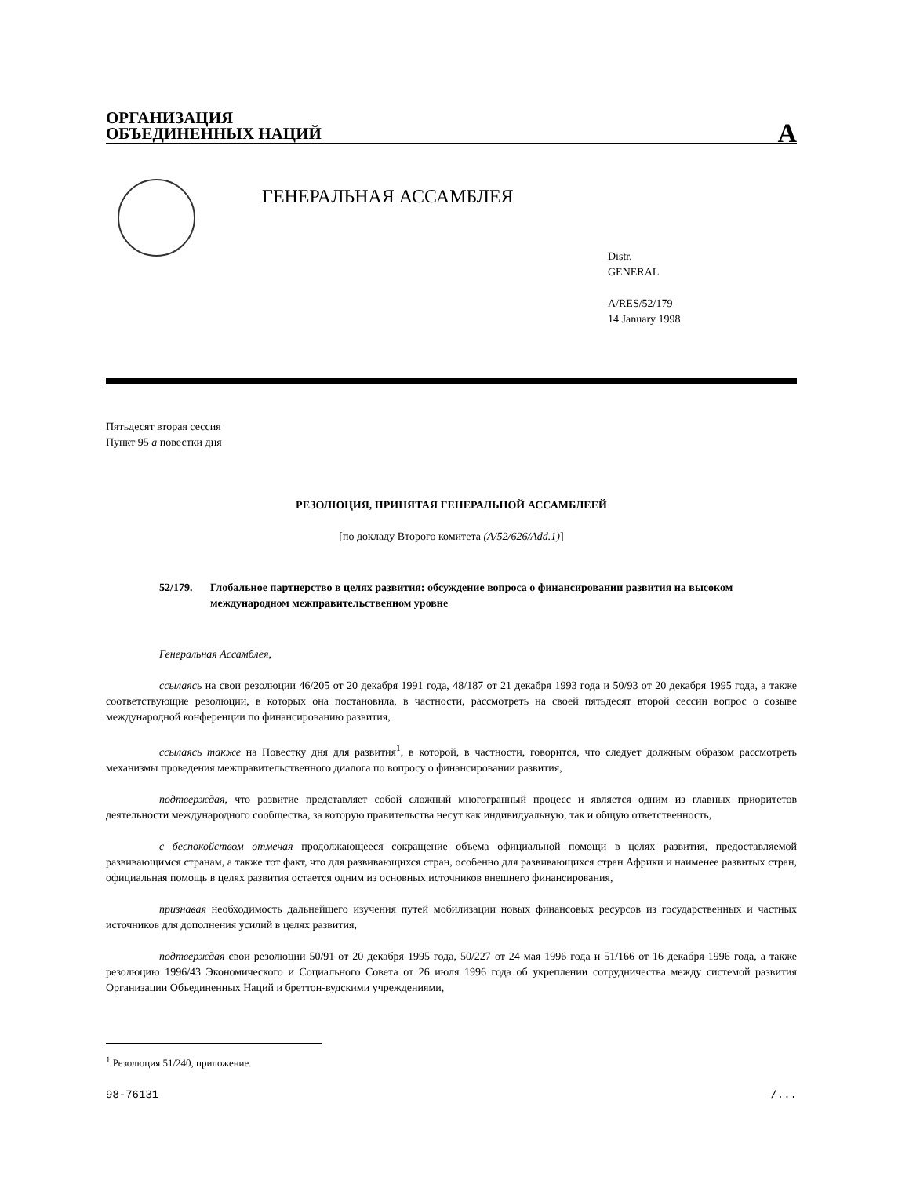ОРГАНИЗАЦИЯ
ОБЪЕДИНЕННЫХ НАЦИЙ
A
ГЕНЕРАЛЬНАЯ АССАМБЛЕЯ
Distr.
GENERAL
A/RES/52/179
14 January 1998
Пятьдесят вторая сессия
Пункт 95 a повестки дня
РЕЗОЛЮЦИЯ, ПРИНЯТАЯ ГЕНЕРАЛЬНОЙ АССАМБЛЕЕЙ
[по докладу Второго комитета (A/52/626/Add.1)]
52/179. Глобальное партнерство в целях развития: обсуждение вопроса о финансировании развития на высоком международном межправительственном уровне
Генеральная Ассамблея,
ссылаясь на свои резолюции 46/205 от 20 декабря 1991 года, 48/187 от 21 декабря 1993 года и 50/93 от 20 декабря 1995 года, а также соответствующие резолюции, в которых она постановила, в частности, рассмотреть на своей пятьдесят второй сессии вопрос о созыве международной конференции по финансированию развития,
ссылаясь также на Повестку дня для развития<sup>1</sup>, в которой, в частности, говорится, что следует должным образом рассмотреть механизмы проведения межправительственного диалога по вопросу о финансировании развития,
подтверждая, что развитие представляет собой сложный многогранный процесс и является одним из главных приоритетов деятельности международного сообщества, за которую правительства несут как индивидуальную, так и общую ответственность,
с беспокойством отмечая продолжающееся сокращение объема официальной помощи в целях развития, предоставляемой развивающимся странам, а также тот факт, что для развивающихся стран, особенно для развивающихся стран Африки и наименее развитых стран, официальная помощь в целях развития остается одним из основных источников внешнего финансирования,
признавая необходимость дальнейшего изучения путей мобилизации новых финансовых ресурсов из государственных и частных источников для дополнения усилий в целях развития,
подтверждая свои резолюции 50/91 от 20 декабря 1995 года, 50/227 от 24 мая 1996 года и 51/166 от 16 декабря 1996 года, а также резолюцию 1996/43 Экономического и Социального Совета от 26 июля 1996 года об укреплении сотрудничества между системой развития Организации Объединенных Наций и бреттон-вудскими учреждениями,
<sup>1</sup> Резолюция 51/240, приложение.
98-76131 /...